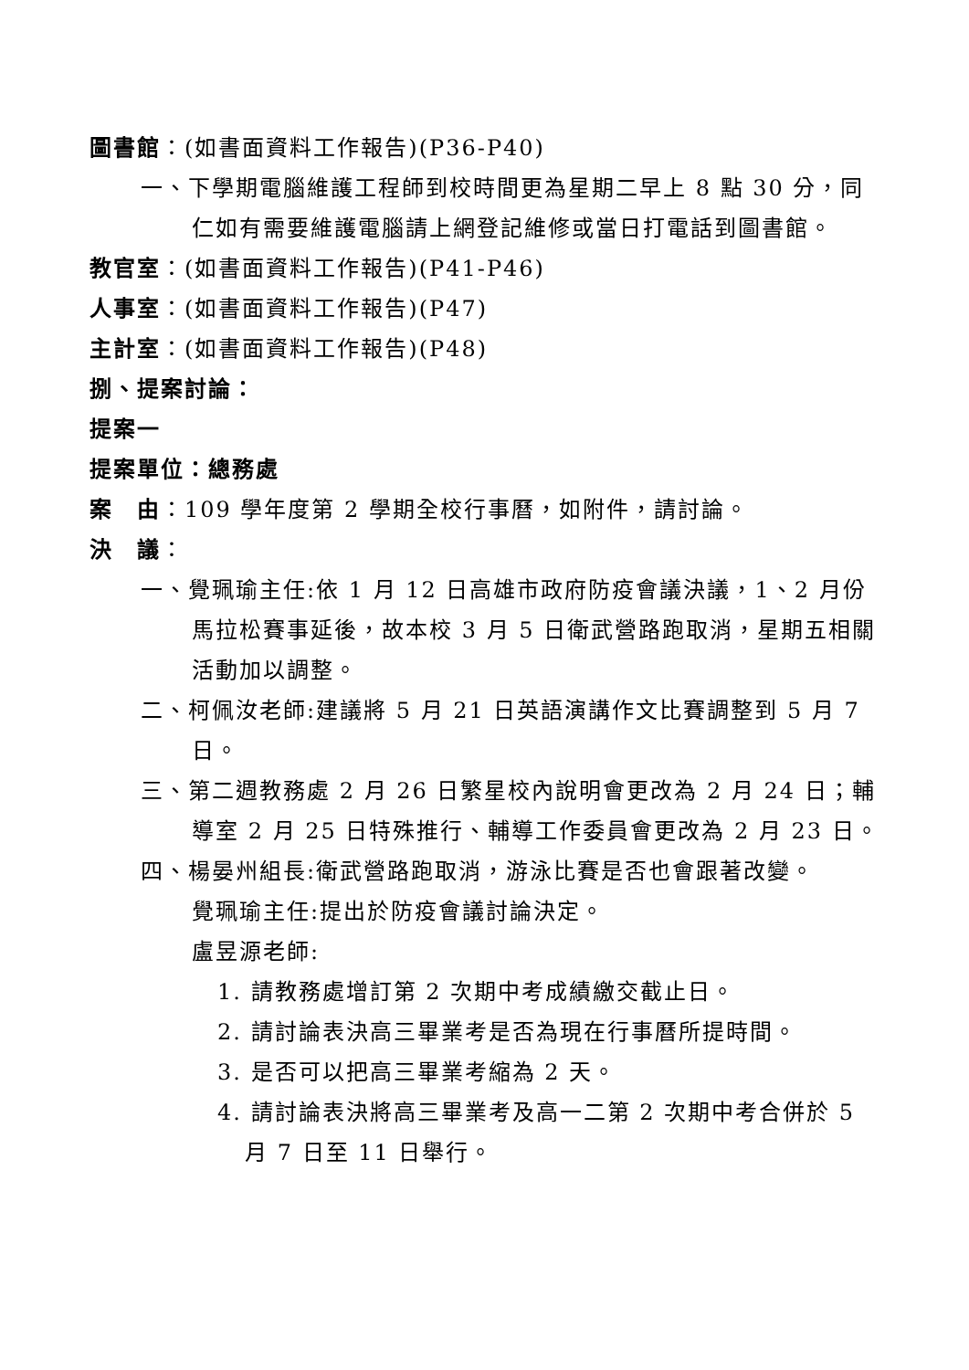圖書館：(如書面資料工作報告)(P36-P40)
一、下學期電腦維護工程師到校時間更為星期二早上 8 點 30 分，同仁如有需要維護電腦請上網登記維修或當日打電話到圖書館。
教官室：(如書面資料工作報告)(P41-P46)
人事室：(如書面資料工作報告)(P47)
主計室：(如書面資料工作報告)(P48)
捌、提案討論：
提案一
提案單位：總務處
案　由：109 學年度第 2 學期全校行事曆，如附件，請討論。
決　議：
一、覺珮瑜主任:依 1 月 12 日高雄市政府防疫會議決議，1、2 月份馬拉松賽事延後，故本校 3 月 5 日衛武營路跑取消，星期五相關活動加以調整。
二、柯佩汝老師:建議將 5 月 21 日英語演講作文比賽調整到 5 月 7 日。
三、第二週教務處 2 月 26 日繁星校內說明會更改為 2 月 24 日；輔導室 2 月 25 日特殊推行、輔導工作委員會更改為 2 月 23 日。
四、楊晏州組長:衛武營路跑取消，游泳比賽是否也會跟著改變。
覺珮瑜主任:提出於防疫會議討論決定。
盧昱源老師:
1. 請教務處增訂第 2 次期中考成績繳交截止日。
2. 請討論表決高三畢業考是否為現在行事曆所提時間。
3. 是否可以把高三畢業考縮為 2 天。
4. 請討論表決將高三畢業考及高一二第 2 次期中考合併於 5 月 7 日至 11 日舉行。